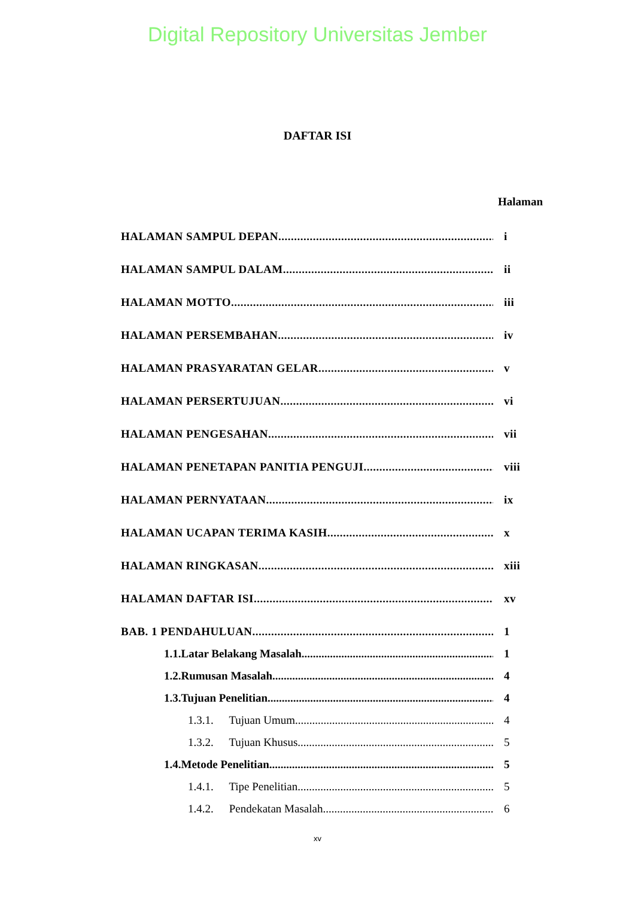Digital Repository Universitas Jember
DAFTAR ISI
Halaman
HALAMAN SAMPUL DEPAN i
HALAMAN SAMPUL DALAM ii
HALAMAN MOTTO iii
HALAMAN PERSEMBAHAN iv
HALAMAN PRASYARATAN GELAR v
HALAMAN PERSERTUJUAN vi
HALAMAN PENGESAHAN vii
HALAMAN PENETAPAN PANITIA PENGUJI viii
HALAMAN PERNYATAAN ix
HALAMAN UCAPAN TERIMA KASIH x
HALAMAN RINGKASAN xiii
HALAMAN DAFTAR ISI xv
BAB. 1 PENDAHULUAN 1
1.1.Latar Belakang Masalah 1
1.2.Rumusan Masalah 4
1.3.Tujuan Penelitian 4
1.3.1. Tujuan Umum 4
1.3.2. Tujuan Khusus 5
1.4.Metode Penelitian 5
1.4.1. Tipe Penelitian 5
1.4.2. Pendekatan Masalah 6
xv